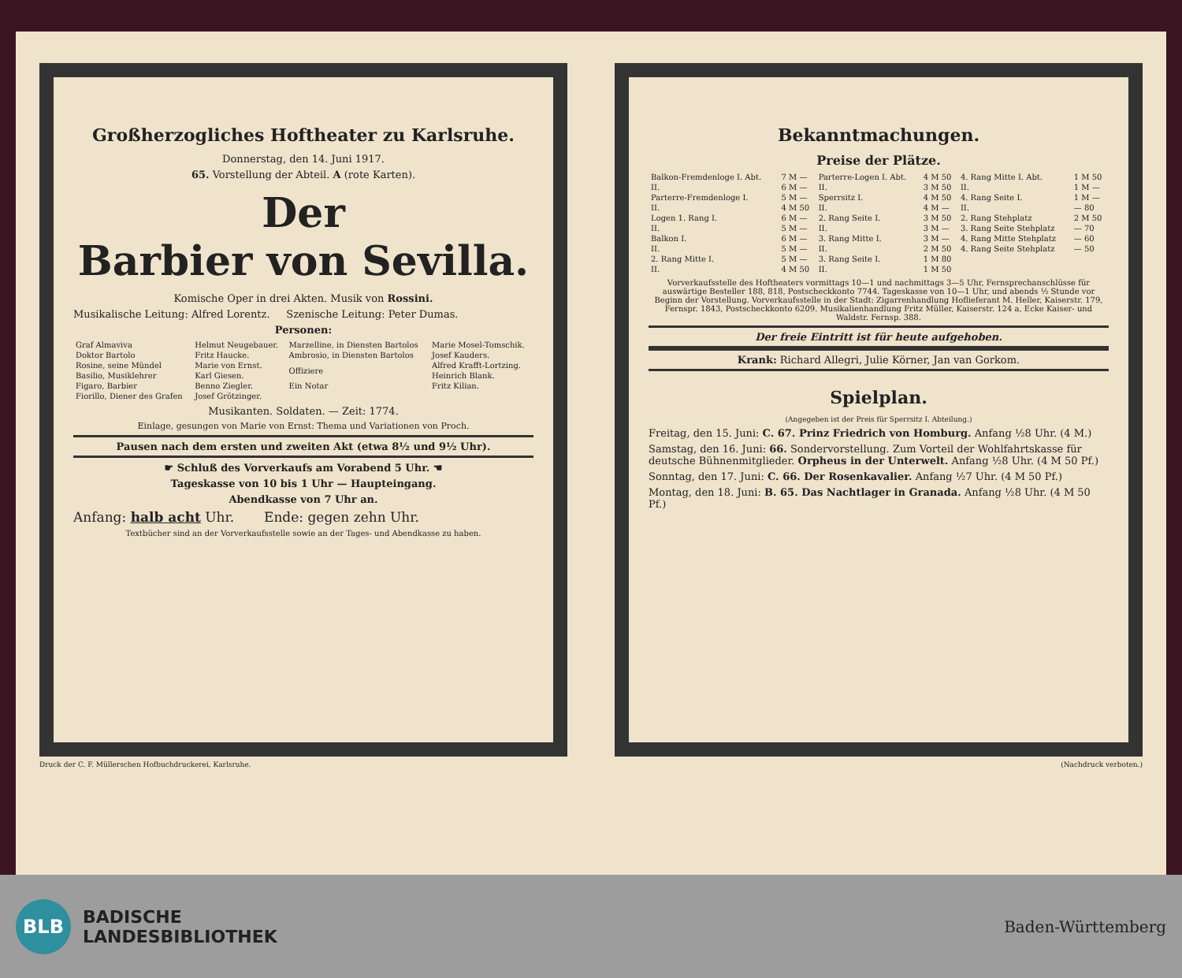Großherzogliches Hoftheater zu Karlsruhe.
Donnerstag, den 14. Juni 1917.
65. Vorstellung der Abteil. A (rote Karten).
Der
Barbier von Sevilla.
Komische Oper in drei Akten. Musik von Rossini.
Musikalische Leitung: Alfred Lorentz. Szenische Leitung: Peter Dumas.
Personen:
| Graf Almaviva | Helmut Neugebauer. | Marzelline, in Diensten Bartolos | Marie Mosel-Tomschik. |
| Doktor Bartolo | Fritz Haucke. | Ambrosio, in Diensten Bartolos | Josef Kauders. |
| Rosine, seine Mündel | Marie von Ernst. | Offiziere | Alfred Krafft-Lortzing. |
| Basilio, Musiklehrer | Karl Giesen. | | Heinrich Blank. |
| Figaro, Barbier | Benno Ziegler. | Ein Notar | Fritz Kilian. |
| Fiorillo, Diener des Grafen | Josef Grötzinger. | | |
Musikanten. Soldaten. — Zeit: 1774.
Einlage, gesungen von Marie von Ernst: Thema und Variationen von Proch.
Pausen nach dem ersten und zweiten Akt (etwa 8½ und 9½ Uhr).
☛ Schluß des Vorverkaufs am Vorabend 5 Uhr. ☚
Tageskasse von 10 bis 1 Uhr — Haupteingang.
Abendkasse von 7 Uhr an.
Anfang: halb acht Uhr. Ende: gegen zehn Uhr.
Textbücher sind an der Vorverkaufsstelle sowie an der Tages- und Abendkasse zu haben.
Druck der C. F. Müllerschen Hofbuchdruckerei, Karlsruhe.
Bekanntmachungen.
Preise der Plätze.
| Balkon-Fremdenloge I. Abt. | 7 M — | Parterre-Logen I. Abt. | 4 M 50 | 4. Rang Mitte I. Abt. | 1 M 50 |
| II. | 6 M — | II. | 3 M 50 | II. | 1 M — |
| Parterre-Fremdenloge I. | 5 M — | Sperrsitz I. | 4 M 50 | 4. Rang Seite I. | 1 M — |
| II. | 4 M 50 | II. | 4 M — | II. | — 80 |
| Logen 1. Rang I. | 6 M — | 2. Rang Seite I. | 3 M 50 | 2. Rang Stehplatz | 2 M 50 |
| II. | 5 M — | II. | 3 M — | 3. Rang Seite Stehplatz | — 70 |
| Balkon I. | 6 M — | 3. Rang Mitte I. | 3 M — | 4. Rang Mitte Stehplatz | — 60 |
| II. | 5 M — | II. | 2 M 50 | 4. Rang Seite Stehplatz | — 50 |
| 2. Rang Mitte I. | 5 M — | 3. Rang Seite I. | 1 M 80 | | |
| II. | 4 M 50 | II. | 1 M 50 | | |
Vorverkaufsstelle des Hoftheaters vormittags 10—1 und nachmittags 3—5 Uhr, Fernsprechanschlüsse für auswärtige Besteller 188, 818, Postscheckkonto 7744. Tageskasse von 10—1 Uhr, und abends ½ Stunde vor Beginn der Vorstellung. Vorverkaufsstelle in der Stadt: Zigarrenhandlung Hoflieferant M. Heller, Kaiserstr. 179, Fernspr. 1843, Postscheckkonto 6209. Musikalienhandlung Fritz Müller, Kaiserstr. 124 a, Ecke Kaiser- und Waldstr. Fernsp. 388.
Der freie Eintritt ist für heute aufgehoben.
Krank: Richard Allegri, Julie Körner, Jan van Gorkom.
Spielplan.
(Angegeben ist der Preis für Sperrsitz I. Abteilung.)
Freitag, den 15. Juni: C. 67. Prinz Friedrich von Homburg. Anfang ½8 Uhr. (4 M.)
Samstag, den 16. Juni: 66. Sondervorstellung. Zum Vorteil der Wohlfahrtskasse für deutsche Bühnenmitglieder. Orpheus in der Unterwelt. Anfang ½8 Uhr. (4 M 50 Pf.)
Sonntag, den 17. Juni: C. 66. Der Rosenkavalier. Anfang ½7 Uhr. (4 M 50 Pf.)
Montag, den 18. Juni: B. 65. Das Nachtlager in Granada. Anfang ½8 Uhr. (4 M 50 Pf.)
(Nachdruck verboten.)
BLB
BADISCHE
LANDESBIBLIOTHEK
Baden-Württemberg